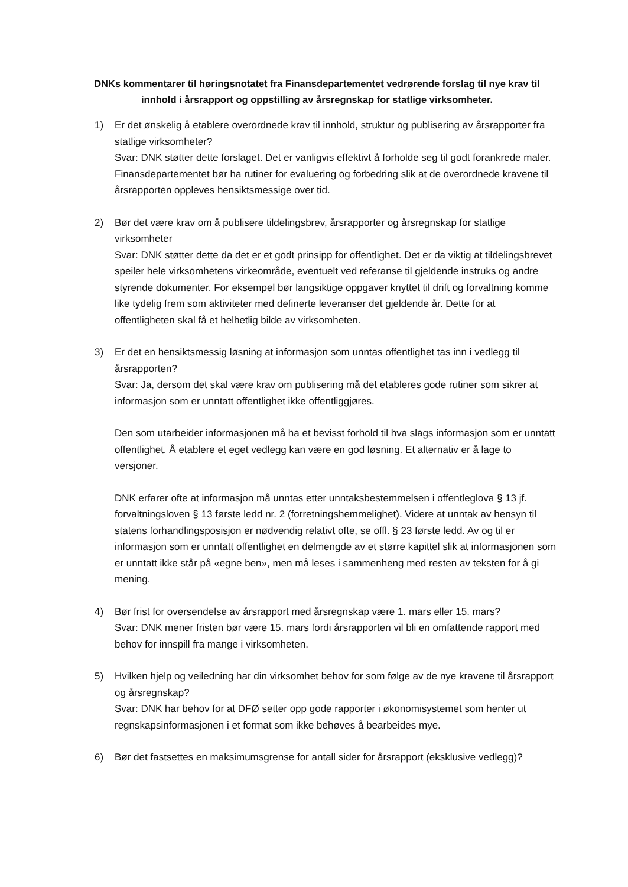DNKs kommentarer til høringsnotatet fra Finansdepartementet vedrørende forslag til nye krav til innhold i årsrapport og oppstilling av årsregnskap for statlige virksomheter.
1) Er det ønskelig å etablere overordnede krav til innhold, struktur og publisering av årsrapporter fra statlige virksomheter?
Svar: DNK støtter dette forslaget. Det er vanligvis effektivt å forholde seg til godt forankrede maler. Finansdepartementet bør ha rutiner for evaluering og forbedring slik at de overordnede kravene til årsrapporten oppleves hensiktsmessige over tid.
2) Bør det være krav om å publisere tildelingsbrev, årsrapporter og årsregnskap for statlige virksomheter
Svar: DNK støtter dette da det er et godt prinsipp for offentlighet. Det er da viktig at tildelingsbrevet speiler hele virksomhetens virkeområde, eventuelt ved referanse til gjeldende instruks og andre styrende dokumenter. For eksempel bør langsiktige oppgaver knyttet til drift og forvaltning komme like tydelig frem som aktiviteter med definerte leveranser det gjeldende år. Dette for at offentligheten skal få et helhetlig bilde av virksomheten.
3) Er det en hensiktsmessig løsning at informasjon som unntas offentlighet tas inn i vedlegg til årsrapporten?
Svar: Ja, dersom det skal være krav om publisering må det etableres gode rutiner som sikrer at informasjon som er unntatt offentlighet ikke offentliggjøres.
Den som utarbeider informasjonen må ha et bevisst forhold til hva slags informasjon som er unntatt offentlighet. Å etablere et eget vedlegg kan være en god løsning. Et alternativ er å lage to versjoner.
DNK erfarer ofte at informasjon må unntas etter unntaksbestemmelsen i offentleglova § 13 jf. forvaltningsloven § 13 første ledd nr. 2 (forretningshemmelighet). Videre at unntak av hensyn til statens forhandlingsposisjon er nødvendig relativt ofte, se offl. § 23 første ledd. Av og til er informasjon som er unntatt offentlighet en delmengde av et større kapittel slik at informasjonen som er unntatt ikke står på «egne ben», men må leses i sammenheng med resten av teksten for å gi mening.
4) Bør frist for oversendelse av årsrapport med årsregnskap være 1. mars eller 15. mars?
Svar: DNK mener fristen bør være 15. mars fordi årsrapporten vil bli en omfattende rapport med behov for innspill fra mange i virksomheten.
5) Hvilken hjelp og veiledning har din virksomhet behov for som følge av de nye kravene til årsrapport og årsregnskap?
Svar: DNK har behov for at DFØ setter opp gode rapporter i økonomisystemet som henter ut regnskapsinformasjonen i et format som ikke behøves å bearbeides mye.
6) Bør det fastsettes en maksimumsgrense for antall sider for årsrapport (eksklusive vedlegg)?